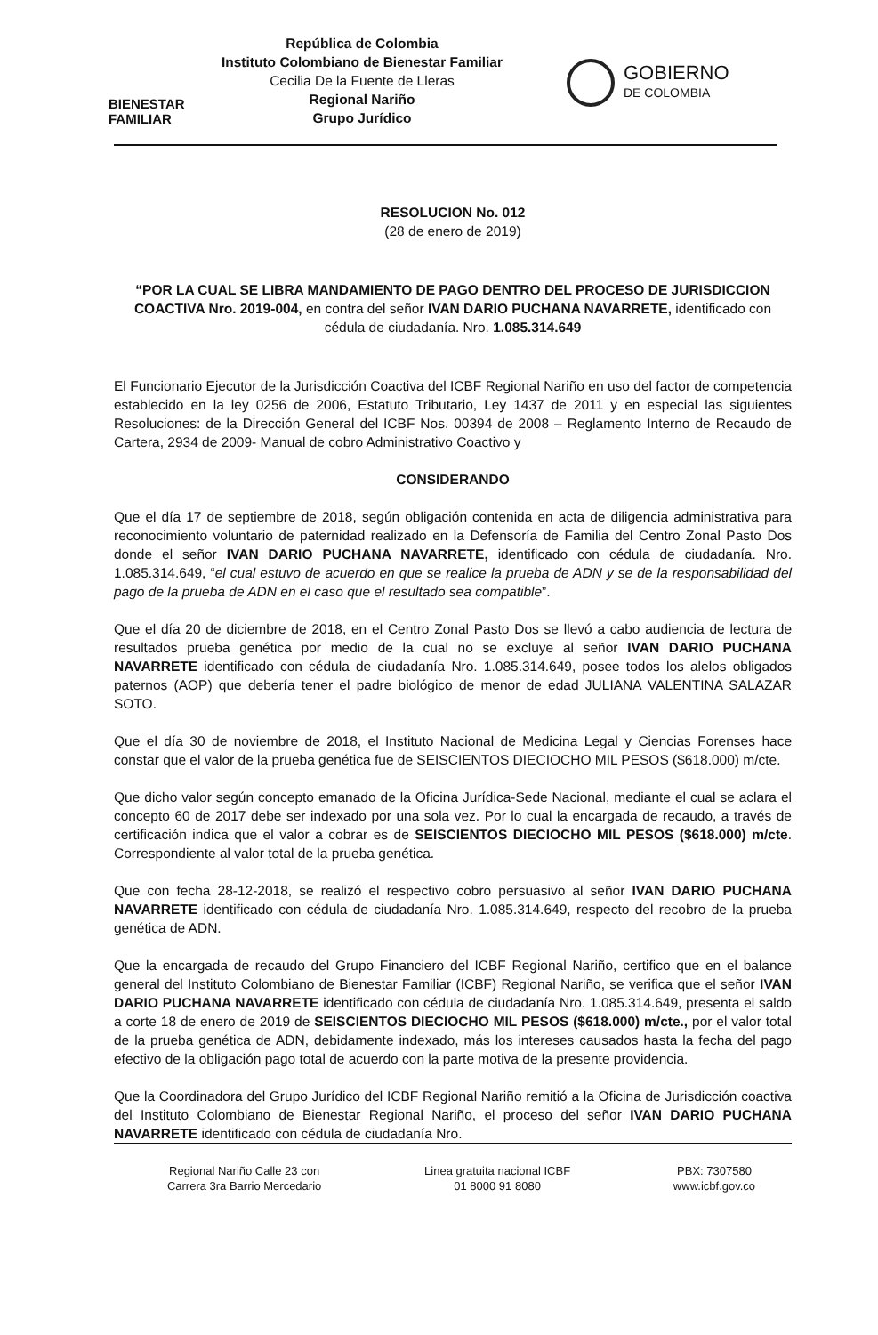BIENESTAR
FAMILIAR
República de Colombia
Instituto Colombiano de Bienestar Familiar
Cecilia De la Fuente de Lleras
Regional Nariño
Grupo Jurídico
GOBIERNO
DE COLOMBIA
RESOLUCION No. 012
(28 de enero de 2019)
“POR LA CUAL SE LIBRA MANDAMIENTO DE PAGO DENTRO DEL PROCESO DE JURISDICCION COACTIVA Nro. 2019-004, en contra del señor IVAN DARIO PUCHANA NAVARRETE, identificado con cédula de ciudadanía. Nro. 1.085.314.649
El Funcionario Ejecutor de la Jurisdicción Coactiva del ICBF Regional Nariño en uso del factor de competencia establecido en la ley 0256 de 2006, Estatuto Tributario, Ley 1437 de 2011 y en especial las siguientes Resoluciones: de la Dirección General del ICBF Nos. 00394 de 2008 – Reglamento Interno de Recaudo de Cartera, 2934 de 2009- Manual de cobro Administrativo Coactivo y
CONSIDERANDO
Que el día 17 de septiembre de 2018, según obligación contenida en acta de diligencia administrativa para reconocimiento voluntario de paternidad realizado en la Defensoría de Familia del Centro Zonal Pasto Dos donde el señor IVAN DARIO PUCHANA NAVARRETE, identificado con cédula de ciudadanía. Nro. 1.085.314.649, “el cual estuvo de acuerdo en que se realice la prueba de ADN y se de la responsabilidad del pago de la prueba de ADN en el caso que el resultado sea compatible”.
Que el día 20 de diciembre de 2018, en el Centro Zonal Pasto Dos se llevó a cabo audiencia de lectura de resultados prueba genética por medio de la cual no se excluye al señor IVAN DARIO PUCHANA NAVARRETE identificado con cédula de ciudadanía Nro. 1.085.314.649, posee todos los alelos obligados paternos (AOP) que debería tener el padre biológico de menor de edad JULIANA VALENTINA SALAZAR SOTO.
Que el día 30 de noviembre de 2018, el Instituto Nacional de Medicina Legal y Ciencias Forenses hace constar que el valor de la prueba genética fue de SEISCIENTOS DIECIOCHO MIL PESOS ($618.000) m/cte.
Que dicho valor según concepto emanado de la Oficina Jurídica-Sede Nacional, mediante el cual se aclara el concepto 60 de 2017 debe ser indexado por una sola vez. Por lo cual la encargada de recaudo, a través de certificación indica que el valor a cobrar es de SEISCIENTOS DIECIOCHO MIL PESOS ($618.000) m/cte. Correspondiente al valor total de la prueba genética.
Que con fecha 28-12-2018, se realizó el respectivo cobro persuasivo al señor IVAN DARIO PUCHANA NAVARRETE identificado con cédula de ciudadanía Nro. 1.085.314.649, respecto del recobro de la prueba genética de ADN.
Que la encargada de recaudo del Grupo Financiero del ICBF Regional Nariño, certifico que en el balance general del Instituto Colombiano de Bienestar Familiar (ICBF) Regional Nariño, se verifica que el señor IVAN DARIO PUCHANA NAVARRETE identificado con cédula de ciudadanía Nro. 1.085.314.649, presenta el saldo a corte 18 de enero de 2019 de SEISCIENTOS DIECIOCHO MIL PESOS ($618.000) m/cte., por el valor total de la prueba genética de ADN, debidamente indexado, más los intereses causados hasta la fecha del pago efectivo de la obligación pago total de acuerdo con la parte motiva de la presente providencia.
Que la Coordinadora del Grupo Jurídico del ICBF Regional Nariño remitió a la Oficina de Jurisdicción coactiva del Instituto Colombiano de Bienestar Regional Nariño, el proceso del señor IVAN DARIO PUCHANA NAVARRETE identificado con cédula de ciudadanía Nro.
Regional Nariño Calle 23 con
Carrera 3ra Barrio Mercedario
Linea gratuita nacional ICBF
01 8000 91 8080
PBX: 7307580
www.icbf.gov.co